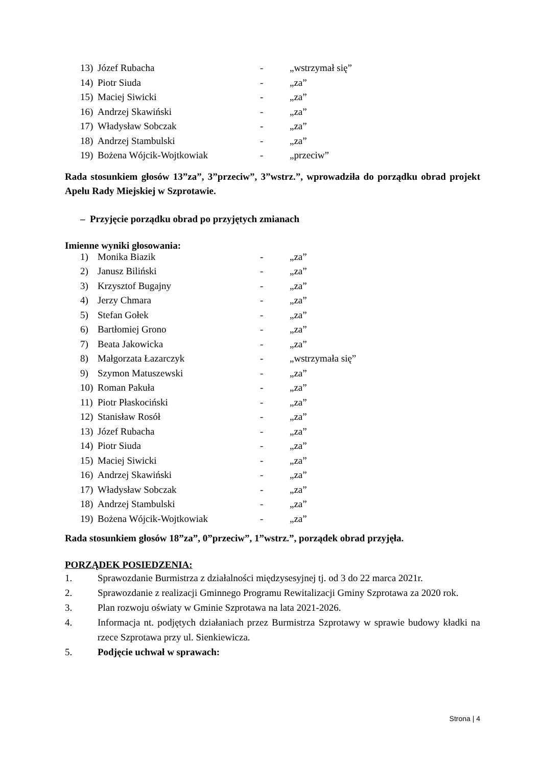| 13) | Józef Rubacha | - | „wstrzymał się” |
| 14) | Piotr Siuda | - | „za” |
| 15) | Maciej Siwicki | - | „za” |
| 16) | Andrzej Skawiński | - | „za” |
| 17) | Władysław Sobczak | - | „za” |
| 18) | Andrzej Stambulski | - | „za” |
| 19) | Bożena Wójcik-Wojtkowiak | - | „przeciw” |
Rada stosunkiem głosów 13”za”, 3”przeciw”, 3”wstrz.”, wprowadziła do porządku obrad projekt Apelu Rady Miejskiej w Szprotawie.
– Przyjęcie porządku obrad po przyjętych zmianach
Imienne wyniki głosowania:
| 1) | Monika Biazik | - | „za” |
| 2) | Janusz Biliński | - | „za” |
| 3) | Krzysztof Bugajny | - | „za” |
| 4) | Jerzy Chmara | - | „za” |
| 5) | Stefan Gołek | - | „za” |
| 6) | Bartłomiej Grono | - | „za” |
| 7) | Beata Jakowicka | - | „za” |
| 8) | Małgorzata Łazarczyk | - | „wstrzymała się” |
| 9) | Szymon Matuszewski | - | „za” |
| 10) | Roman Pakuła | - | „za” |
| 11) | Piotr Płaskociński | - | „za” |
| 12) | Stanisław Rosół | - | „za” |
| 13) | Józef Rubacha | - | „za” |
| 14) | Piotr Siuda | - | „za” |
| 15) | Maciej Siwicki | - | „za” |
| 16) | Andrzej Skawiński | - | „za” |
| 17) | Władysław Sobczak | - | „za” |
| 18) | Andrzej Stambulski | - | „za” |
| 19) | Bożena Wójcik-Wojtkowiak | - | „za” |
Rada stosunkiem głosów 18”za”, 0”przeciw”, 1”wstrz.”, porządek obrad przyjęła.
PORZĄDEK POSIEDZENIA:
1. Sprawozdanie Burmistrza z działalności międzysesyjnej tj. od 3 do 22 marca 2021r.
2. Sprawozdanie z realizacji Gminnego Programu Rewitalizacji Gminy Szprotawa za 2020 rok.
3. Plan rozwoju oświaty w Gminie Szprotawa na lata 2021-2026.
4. Informacja nt. podjętych działaniach przez Burmistrza Szprotawy w sprawie budowy kładki na rzece Szprotawa przy ul. Sienkiewicza.
5. Podjęcie uchwał w sprawach:
Strona | 4